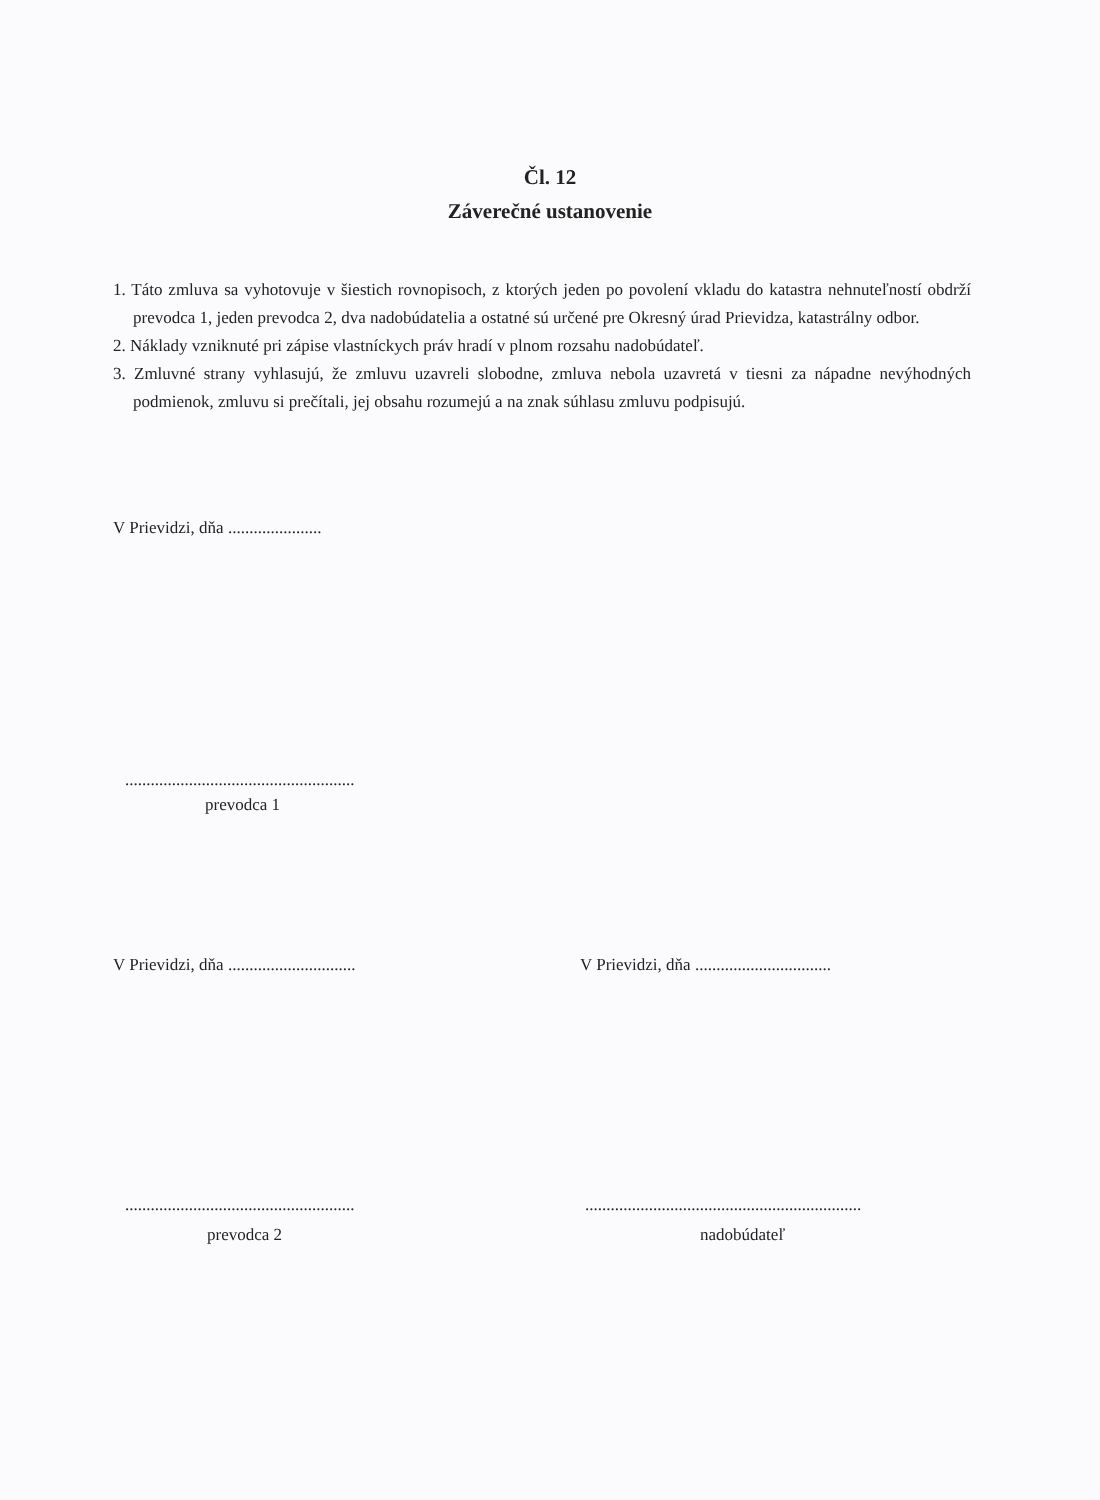Čl. 12
Záverečné ustanovenie
1. Táto zmluva sa vyhotovuje v šiestich rovnopisoch, z ktorých jeden po povolení vkladu do katastra nehnuteľností obdrží prevodca 1, jeden prevodca 2, dva nadobúdatelia a ostatné sú určené pre Okresný úrad Prievidza, katastrálny odbor.
2. Náklady vzniknuté pri zápise vlastníckych práv hradí v plnom rozsahu nadobúdateľ.
3. Zmluvné strany vyhlasujú, že zmluvu uzavreli slobodne, zmluva nebola uzavretá v tiesni za nápadne nevýhodných podmienok, zmluvu si prečítali, jej obsahu rozumejú a na znak súhlasu zmluvu podpisujú.
V Prievidzi, dňa ......................
......................................................
prevodca 1
V Prievidzi, dňa ..............................
V Prievidzi, dňa ................................
......................................................
.................................................................
prevodca 2 nadobúdateľ